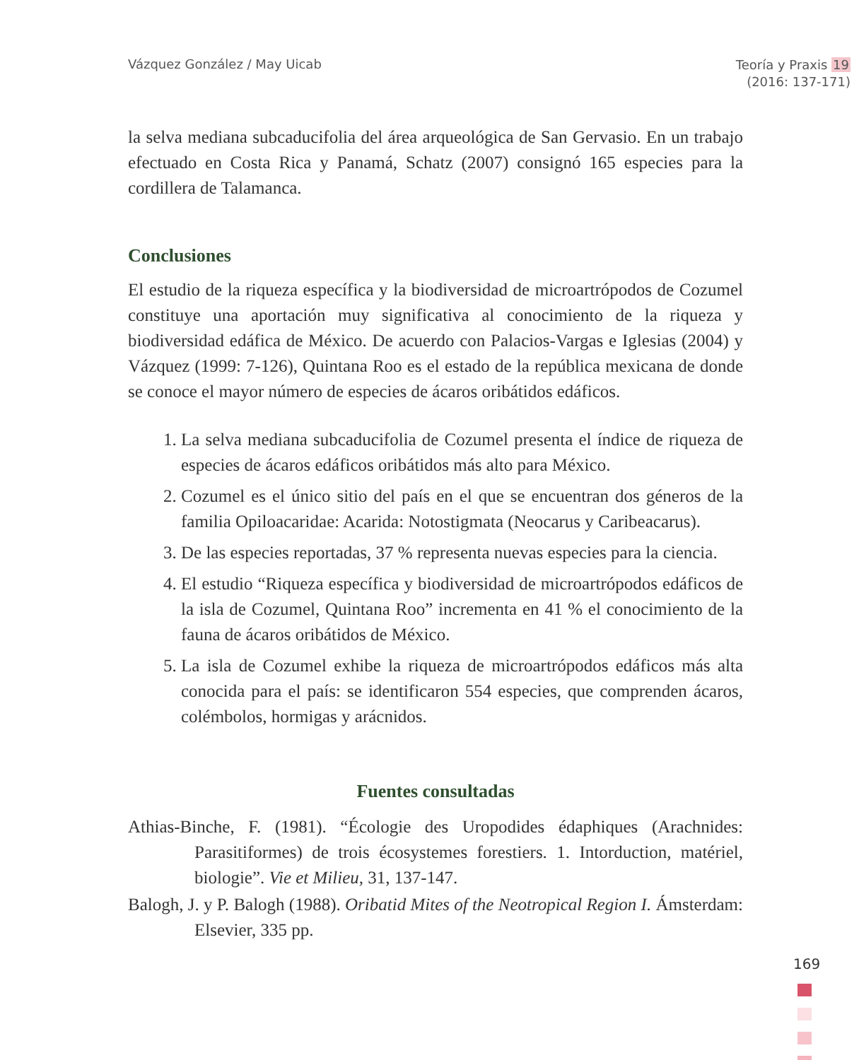Vázquez González / May Uicab
Teoría y Praxis 19
(2016: 137-171)
la selva mediana subcaducifolia del área arqueológica de San Gervasio. En un trabajo efectuado en Costa Rica y Panamá, Schatz (2007) consignó 165 especies para la cordillera de Talamanca.
Conclusiones
El estudio de la riqueza específica y la biodiversidad de microartrópodos de Cozumel constituye una aportación muy significativa al conocimiento de la riqueza y biodiversidad edáfica de México. De acuerdo con Palacios-Vargas e Iglesias (2004) y Vázquez (1999: 7-126), Quintana Roo es el estado de la república mexicana de donde se conoce el mayor número de especies de ácaros oribátidos edáficos.
1. La selva mediana subcaducifolia de Cozumel presenta el índice de riqueza de especies de ácaros edáficos oribátidos más alto para México.
2. Cozumel es el único sitio del país en el que se encuentran dos géneros de la familia Opiloacaridae: Acarida: Notostigmata (Neocarus y Caribeacarus).
3. De las especies reportadas, 37 % representa nuevas especies para la ciencia.
4. El estudio “Riqueza específica y biodiversidad de microartrópodos edáficos de la isla de Cozumel, Quintana Roo” incrementa en 41 % el conocimiento de la fauna de ácaros oribátidos de México.
5. La isla de Cozumel exhibe la riqueza de microartrópodos edáficos más alta conocida para el país: se identificaron 554 especies, que comprenden ácaros, colémbolos, hormigas y arácnidos.
Fuentes consultadas
Athias-Binche, F. (1981). “Écologie des Uropodides édaphiques (Arachnides: Parasitiformes) de trois écosystemes forestiers. 1. Intorduction, matériel, biologie”. Vie et Milieu, 31, 137-147.
Balogh, J. y P. Balogh (1988). Oribatid Mites of the Neotropical Region I. Ámsterdam: Elsevier, 335 pp.
169